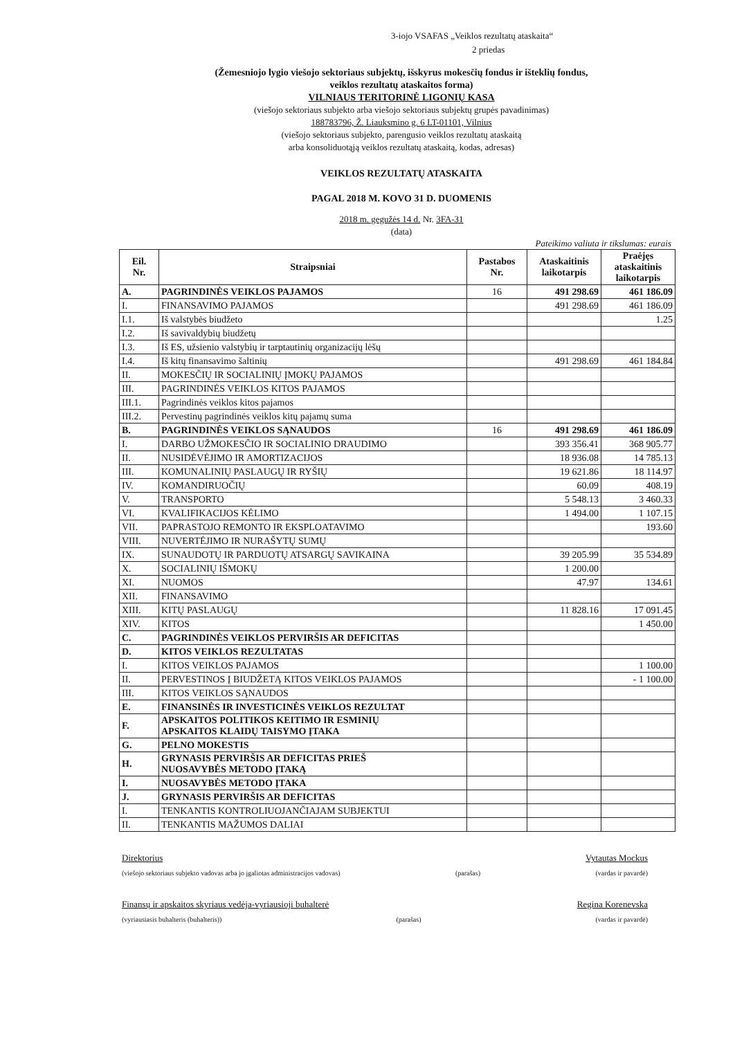3-iojo VSAFAS „Veiklos rezultatų ataskaita“
2 priedas
(Žemesniojo lygio viešojo sektoriaus subjektų, išskyrus mokesčių fondus ir išteklių fondus,
veiklos rezultatų ataskaitos forma)
VILNIAUS TERITORINĖ LIGONIŲ KASA
(viešojo sektoriaus subjekto arba viešojo sektoriaus subjektų grupės pavadinimas)
188783796, Ž. Liauksmino g. 6 LT-01101, Vilnius
(viešojo sektoriaus subjekto, parengusio veiklos rezultatų ataskaitą
arba konsoliduotąją veiklos rezultatų ataskaitą, kodas, adresas)
VEIKLOS REZULTATŲ ATASKAITA
PAGAL 2018 M. KOVO 31 D. DUOMENIS
2018 m. gegužės 14 d. Nr. 3FA-31
(data)
Pateikimo valiuta ir tikslumas: eurais
| Eil. Nr. | Straipsniai | Pastabos Nr. | Ataskaitinis laikotarpis | Praėjęs ataskaitinis laikotarpis |
| --- | --- | --- | --- | --- |
| A. | PAGRINDINĖS VEIKLOS PAJAMOS | 16 | 491 298.69 | 461 186.09 |
| I. | FINANSAVIMO PAJAMOS | | 491 298.69 | 461 186.09 |
| I.1. | Iš valstybės biudžeto | | | 1.25 |
| I.2. | Iš savivaldybių biudžetų | | | |
| I.3. | Iš ES, užsienio valstybių ir tarptautinių organizacijų lėšų | | | |
| I.4. | Iš kitų finansavimo šaltinių | | 491 298.69 | 461 184.84 |
| II. | MOKESČIŲ IR SOCIALINIŲ ĮMOKŲ PAJAMOS | | | |
| III. | PAGRINDINĖS VEIKLOS KITOS PAJAMOS | | | |
| III.1. | Pagrindinės veiklos kitos pajamos | | | |
| III.2. | Pervestinų pagrindinės veiklos kitų pajamų suma | | | |
| B. | PAGRINDINĖS VEIKLOS SĄNAUDOS | 16 | 491 298.69 | 461 186.09 |
| I. | DARBO UŽMOKESČIO IR SOCIALINIO DRAUDIMO | | 393 356.41 | 368 905.77 |
| II. | NUSIDĖVĖJIMO IR AMORTIZACIJOS | | 18 936.08 | 14 785.13 |
| III. | KOMUNALINIŲ PASLAUGŲ IR RYŠIŲ | | 19 621.86 | 18 114.97 |
| IV. | KOMANDIRUOČIŲ | | 60.09 | 408.19 |
| V. | TRANSPORTO | | 5 548.13 | 3 460.33 |
| VI. | KVALIFIKACIJOS KĖLIMO | | 1 494.00 | 1 107.15 |
| VII. | PAPRASTOJO REMONTO IR EKSPLOATAVIMO | | | 193.60 |
| VIII. | NUVERTĖJIMO IR NURAŠYTŲ SUMŲ | | | |
| IX. | SUNAUDOTŲ IR PARDUOTŲ ATSARGŲ SAVIKAINA | | 39 205.99 | 35 534.89 |
| X. | SOCIALINIŲ IŠMOKŲ | | 1 200.00 | |
| XI. | NUOMOS | | 47.97 | 134.61 |
| XII. | FINANSAVIMO | | | |
| XIII. | KITŲ PASLAUGŲ | | 11 828.16 | 17 091.45 |
| XIV. | KITOS | | | 1 450.00 |
| C. | PAGRINDINĖS VEIKLOS PERVIRŠIS AR DEFICITAS | | | |
| D. | KITOS VEIKLOS REZULTATAS | | | |
| I. | KITOS VEIKLOS PAJAMOS | | | 1 100.00 |
| II. | PERVESTINOS Į BIUDŽETĄ KITOS VEIKLOS PAJAMOS | | | - 1 100.00 |
| III. | KITOS VEIKLOS SĄNAUDOS | | | |
| E. | FINANSINĖS IR INVESTICINĖS VEIKLOS REZULTAT | | | |
| F. | APSKAITOS POLITIKOS KEITIMO IR ESMINIŲ APSKAITOS KLAIDŲ TAISYMO ĮTAKA | | | |
| G. | PELNO MOKESTIS | | | |
| H. | GRYNASIS PERVIRŠIS AR DEFICITAS PRIEŠ NUOSAVYBĖS METODO ĮTAKĄ | | | |
| I. | NUOSAVYBĖS METODO ĮTAKA | | | |
| J. | GRYNASIS PERVIRŠIS AR DEFICITAS | | | |
| I. | TENKANTIS KONTROLIUOJANČIAJAM SUBJEKTUI | | | |
| II. | TENKANTIS MAŽUMOS DALIAI | | | |
Direktorius Vytautas Mockus
(viešojo sektoriaus subjekto vadovas arba jo įgaliotas administracijos vadovas) (parašas) (vardas ir pavardė)
Finansų ir apskaitos skyriaus vedėja-vyriausioji buhalterė Regina Korenevska
(vyriausiasis buhalteris (buhalteris)) (parašas) (vardas ir pavardė)